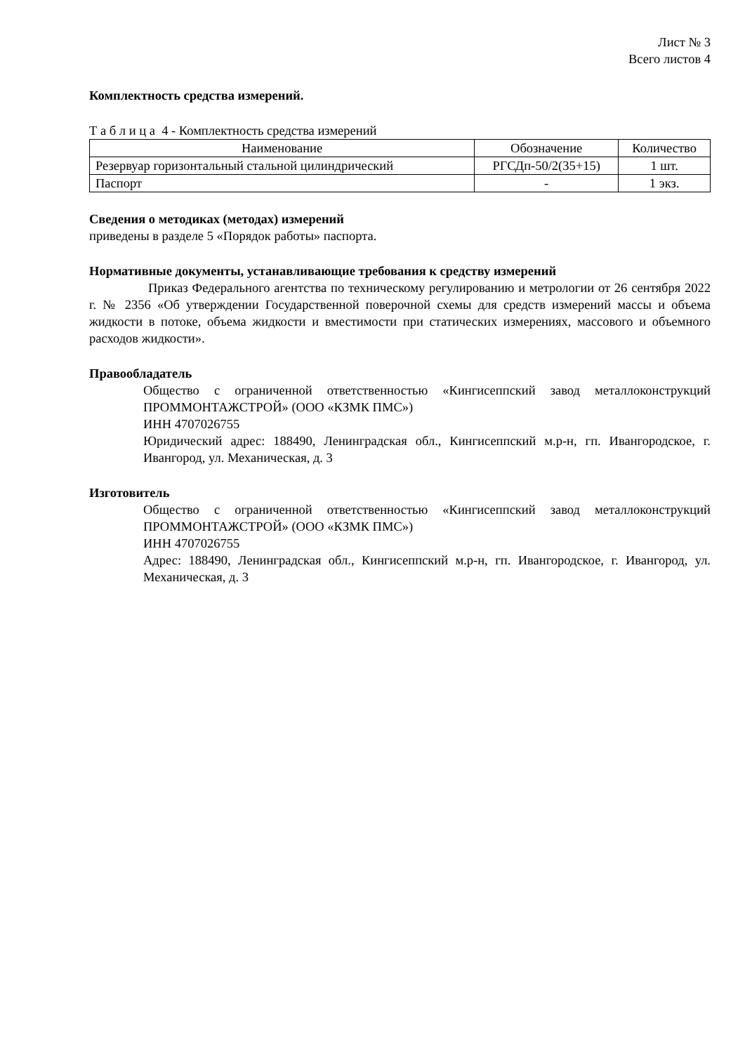Лист № 3
Всего листов 4
Комплектность средства измерений.
Т а б л и ц а 4 - Комплектность средства измерений
| Наименование | Обозначение | Количество |
| --- | --- | --- |
| Резервуар горизонтальный стальной цилиндрический | РГСДп-50/2(35+15) | 1 шт. |
| Паспорт | - | 1 экз. |
Сведения о методиках (методах) измерений
приведены в разделе 5 «Порядок работы» паспорта.
Нормативные документы, устанавливающие требования к средству измерений
Приказ Федерального агентства по техническому регулированию и метрологии от 26 сентября 2022 г. № 2356 «Об утверждении Государственной поверочной схемы для средств измерений массы и объема жидкости в потоке, объема жидкости и вместимости при статических измерениях, массового и объемного расходов жидкости».
Правообладатель
Общество с ограниченной ответственностью «Кингисеппский завод металлоконструкций ПРОММОНТАЖСТРОЙ» (ООО «КЗМК ПМС»)
ИНН 4707026755
Юридический адрес: 188490, Ленинградская обл., Кингисеппский м.р-н, гп. Ивангородское, г. Ивангород, ул. Механическая, д. 3
Изготовитель
Общество с ограниченной ответственностью «Кингисеппский завод металлоконструкций ПРОММОНТАЖСТРОЙ» (ООО «КЗМК ПМС»)
ИНН 4707026755
Адрес: 188490, Ленинградская обл., Кингисеппский м.р-н, гп. Ивангородское, г. Ивангород, ул. Механическая, д. 3